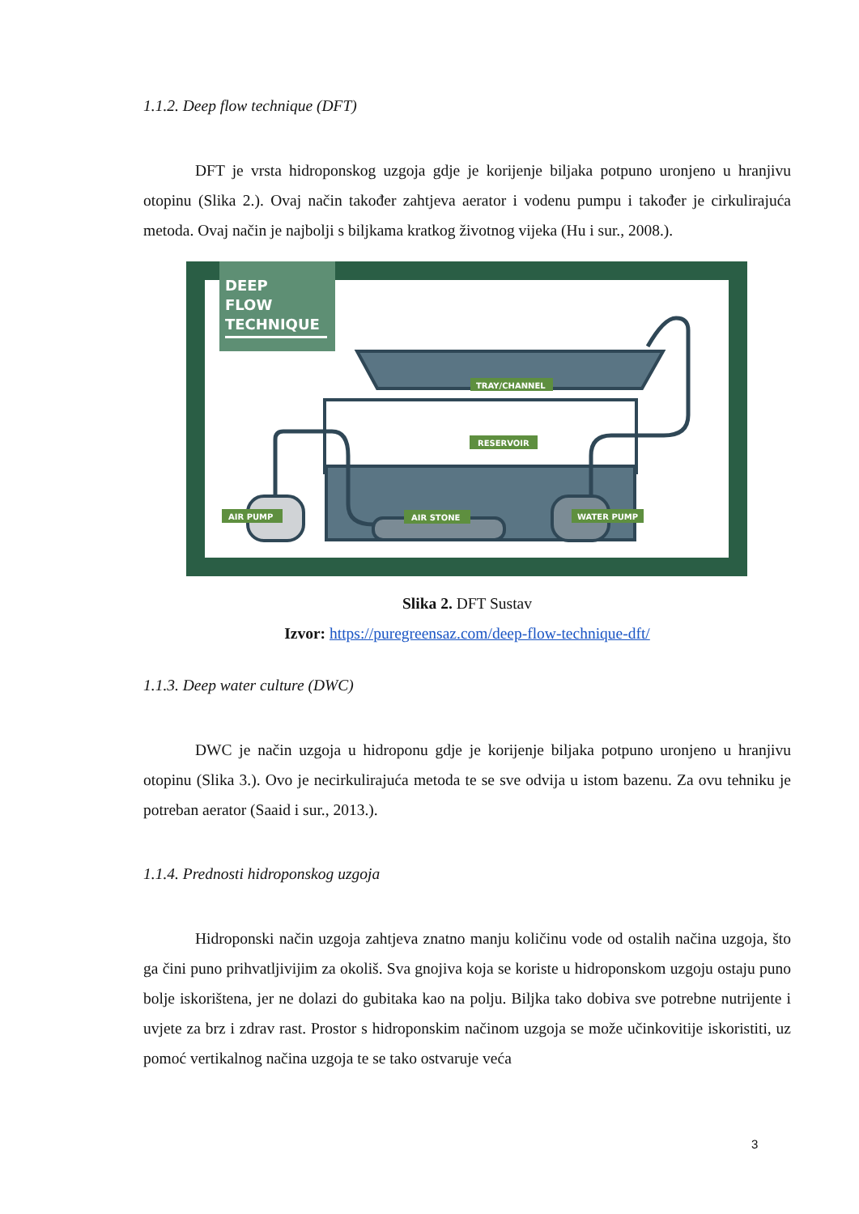1.1.2. Deep flow technique (DFT)
DFT je vrsta hidroponskog uzgoja gdje je korijenje biljaka potpuno uronjeno u hranjivu otopinu (Slika 2.). Ovaj način također zahtjeva aerator i vodenu pumpu i također je cirkulirajuća metoda. Ovaj način je najbolji s biljkama kratkog životnog vijeka (Hu i sur., 2008.).
DEEP
FLOW
TECHNIQUE
TRAY/CHANNEL
RESERVOIR
AIR PUMP
AIR STONE
WATER PUMP
Slika 2. DFT Sustav
Izvor: https://puregreensaz.com/deep-flow-technique-dft/
1.1.3. Deep water culture (DWC)
DWC je način uzgoja u hidroponu gdje je korijenje biljaka potpuno uronjeno u hranjivu otopinu (Slika 3.). Ovo je necirkulirajuća metoda te se sve odvija u istom bazenu. Za ovu tehniku je potreban aerator (Saaid i sur., 2013.).
1.1.4. Prednosti hidroponskog uzgoja
Hidroponski način uzgoja zahtjeva znatno manju količinu vode od ostalih načina uzgoja, što ga čini puno prihvatljivijim za okoliš. Sva gnojiva koja se koriste u hidroponskom uzgoju ostaju puno bolje iskorištena, jer ne dolazi do gubitaka kao na polju. Biljka tako dobiva sve potrebne nutrijente i uvjete za brz i zdrav rast. Prostor s hidroponskim načinom uzgoja se može učinkovitije iskoristiti, uz pomoć vertikalnog načina uzgoja te se tako ostvaruje veća
3